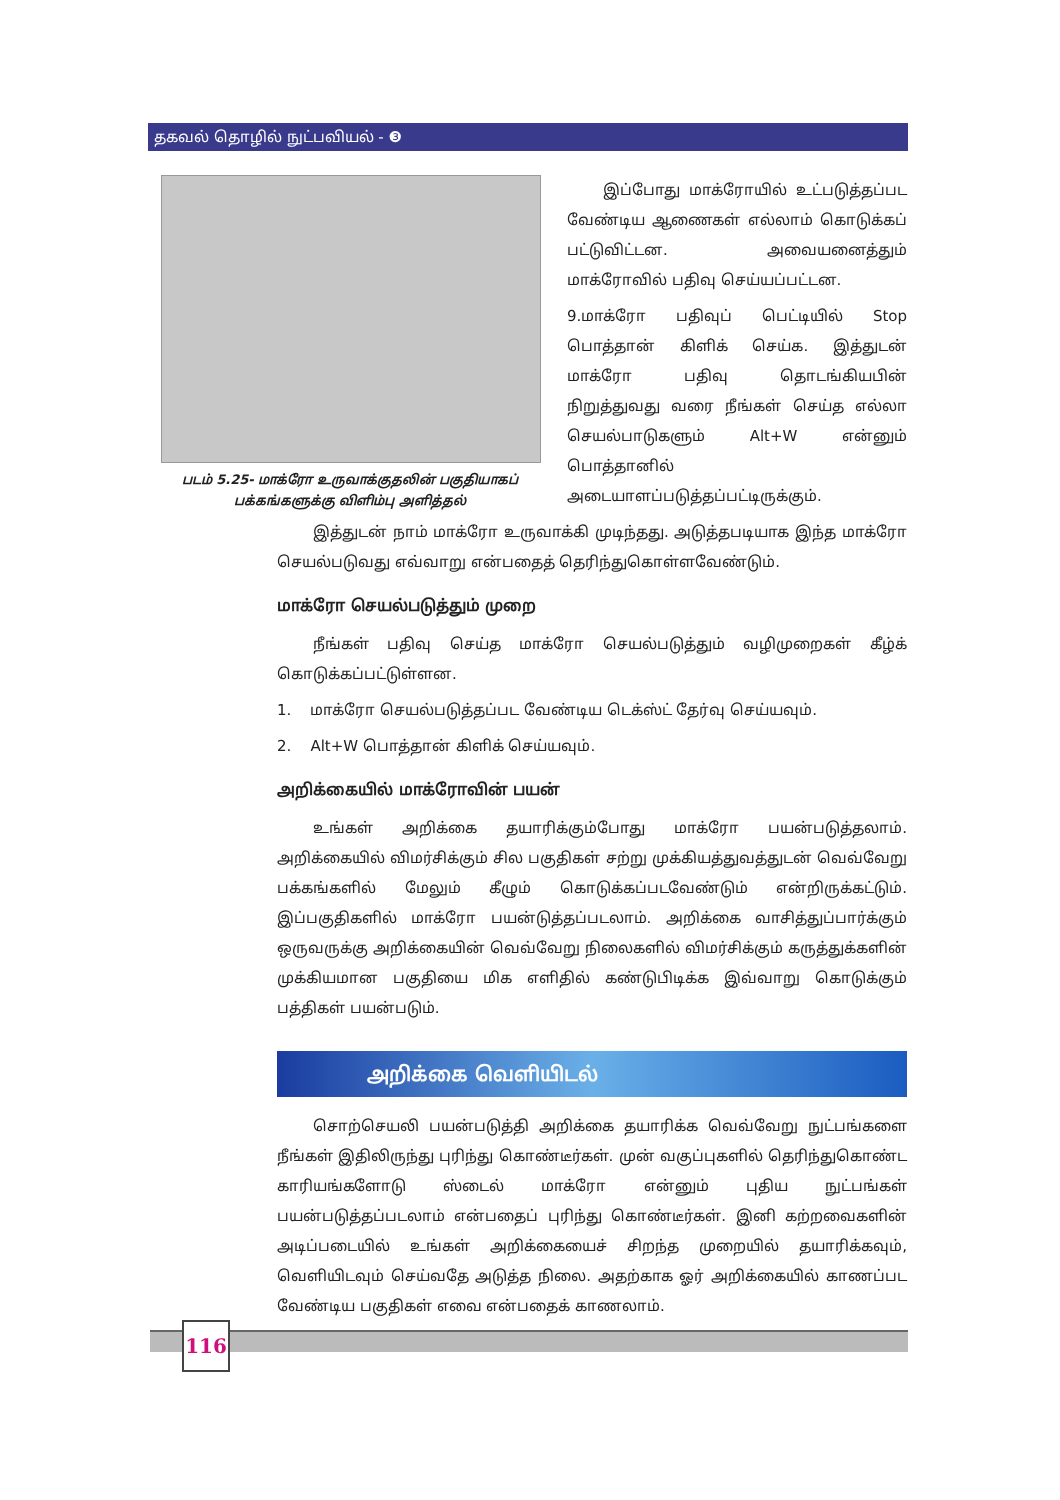தகவல் தொழில் நுட்பவியல் - ❸
படம் 5.25- மாக்ரோ உருவாக்குதலின் பகுதியாகப் பக்கங்களுக்கு விளிம்பு அளித்தல்
இப்போது மாக்ரோயில் உட்படுத்தப்பட வேண்டிய ஆணைகள் எல்லாம் கொடுக்கப் பட்டுவிட்டன. அவையனைத்தும் மாக்ரோவில் பதிவு செய்யப்பட்டன.
9.மாக்ரோ பதிவுப் பெட்டியில் Stop பொத்தான் கிளிக் செய்க. இத்துடன் மாக்ரோ பதிவு தொடங்கியபின் நிறுத்துவது வரை நீங்கள் செய்த எல்லா செயல்பாடுகளும் Alt+W என்னும் பொத்தானில் அடையாளப்படுத்தப்பட்டிருக்கும்.
இத்துடன் நாம் மாக்ரோ உருவாக்கி முடிந்தது. அடுத்தபடியாக இந்த மாக்ரோ செயல்படுவது எவ்வாறு என்பதைத் தெரிந்துகொள்ளவேண்டும்.
மாக்ரோ செயல்படுத்தும் முறை
நீங்கள் பதிவு செய்த மாக்ரோ செயல்படுத்தும் வழிமுறைகள் கீழ்க் கொடுக்கப்பட்டுள்ளன.
1. மாக்ரோ செயல்படுத்தப்பட வேண்டிய டெக்ஸ்ட் தேர்வு செய்யவும்.
2. Alt+W பொத்தான் கிளிக் செய்யவும்.
அறிக்கையில் மாக்ரோவின் பயன்
உங்கள் அறிக்கை தயாரிக்கும்போது மாக்ரோ பயன்படுத்தலாம். அறிக்கையில் விமர்சிக்கும் சில பகுதிகள் சற்று முக்கியத்துவத்துடன் வெவ்வேறு பக்கங்களில் மேலும் கீழும் கொடுக்கப்படவேண்டும் என்றிருக்கட்டும். இப்பகுதிகளில் மாக்ரோ பயன்டுத்தப்படலாம். அறிக்கை வாசித்துப்பார்க்கும் ஒருவருக்கு அறிக்கையின் வெவ்வேறு நிலைகளில் விமர்சிக்கும் கருத்துக்களின் முக்கியமான பகுதியை மிக எளிதில் கண்டுபிடிக்க இவ்வாறு கொடுக்கும் பத்திகள் பயன்படும்.
அறிக்கை வெளியிடல்
சொற்செயலி பயன்படுத்தி அறிக்கை தயாரிக்க வெவ்வேறு நுட்பங்களை நீங்கள் இதிலிருந்து புரிந்து கொண்டீர்கள். முன் வகுப்புகளில் தெரிந்துகொண்ட காரியங்களோடு ஸ்டைல் மாக்ரோ என்னும் புதிய நுட்பங்கள் பயன்படுத்தப்படலாம் என்பதைப் புரிந்து கொண்டீர்கள். இனி கற்றவைகளின் அடிப்படையில் உங்கள் அறிக்கையைச் சிறந்த முறையில் தயாரிக்கவும், வெளியிடவும் செய்வதே அடுத்த நிலை. அதற்காக ஓர் அறிக்கையில் காணப்பட வேண்டிய பகுதிகள் எவை என்பதைக் காணலாம்.
116